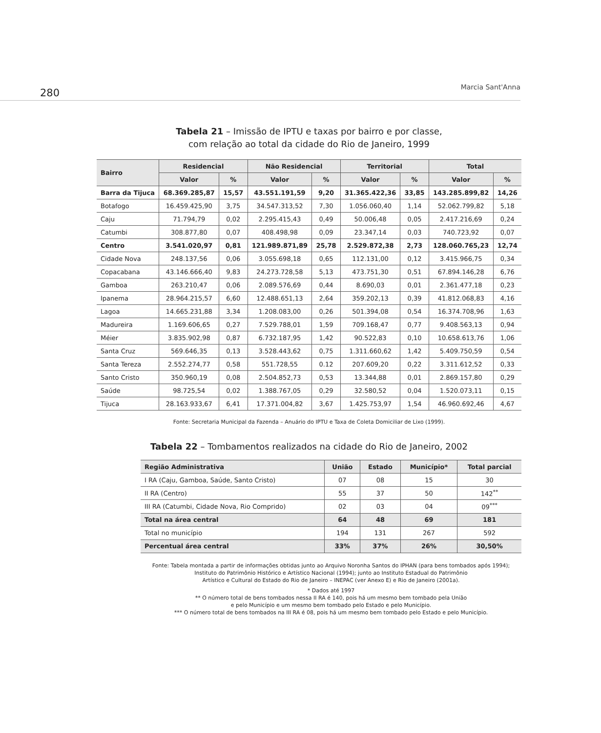280 Marcia Sant'Anna
Tabela 21 – Imissão de IPTU e taxas por bairro e por classe,
com relação ao total da cidade do Rio de Janeiro, 1999
| Bairro | Residencial | | Não Residencial | | Territorial | | Total | |
| --- | --- | --- | --- | --- | --- | --- | --- | --- |
| | Valor | % | Valor | % | Valor | % | Valor | % |
| Barra da Tijuca | 68.369.285,87 | 15,57 | 43.551.191,59 | 9,20 | 31.365.422,36 | 33,85 | 143.285.899,82 | 14,26 |
| Botafogo | 16.459.425,90 | 3,75 | 34.547.313,52 | 7,30 | 1.056.060,40 | 1,14 | 52.062.799,82 | 5,18 |
| Caju | 71.794,79 | 0,02 | 2.295.415,43 | 0,49 | 50.006,48 | 0,05 | 2.417.216,69 | 0,24 |
| Catumbi | 308.877,80 | 0,07 | 408.498,98 | 0,09 | 23.347,14 | 0,03 | 740.723,92 | 0,07 |
| Centro | 3.541.020,97 | 0,81 | 121.989.871,89 | 25,78 | 2.529.872,38 | 2,73 | 128.060.765,23 | 12,74 |
| Cidade Nova | 248.137,56 | 0,06 | 3.055.698,18 | 0,65 | 112.131,00 | 0,12 | 3.415.966,75 | 0,34 |
| Copacabana | 43.146.666,40 | 9,83 | 24.273.728,58 | 5,13 | 473.751,30 | 0,51 | 67.894.146,28 | 6,76 |
| Gamboa | 263.210,47 | 0,06 | 2.089.576,69 | 0,44 | 8.690,03 | 0,01 | 2.361.477,18 | 0,23 |
| Ipanema | 28.964.215,57 | 6,60 | 12.488.651,13 | 2,64 | 359.202,13 | 0,39 | 41.812.068,83 | 4,16 |
| Lagoa | 14.665.231,88 | 3,34 | 1.208.083,00 | 0,26 | 501.394,08 | 0,54 | 16.374.708,96 | 1,63 |
| Madureira | 1.169.606,65 | 0,27 | 7.529.788,01 | 1,59 | 709.168,47 | 0,77 | 9.408.563,13 | 0,94 |
| Méier | 3.835.902,98 | 0,87 | 6.732.187,95 | 1,42 | 90.522,83 | 0,10 | 10.658.613,76 | 1,06 |
| Santa Cruz | 569.646,35 | 0,13 | 3.528.443,62 | 0,75 | 1.311.660,62 | 1,42 | 5.409.750,59 | 0,54 |
| Santa Tereza | 2.552.274,77 | 0,58 | 551.728,55 | 0.12 | 207.609,20 | 0,22 | 3.311.612,52 | 0,33 |
| Santo Cristo | 350.960,19 | 0,08 | 2.504.852,73 | 0,53 | 13.344,88 | 0,01 | 2.869.157,80 | 0,29 |
| Saúde | 98.725,54 | 0,02 | 1.388.767,05 | 0,29 | 32.580,52 | 0,04 | 1.520.073,11 | 0,15 |
| Tijuca | 28.163.933,67 | 6,41 | 17.371.004,82 | 3,67 | 1.425.753,97 | 1,54 | 46.960.692,46 | 4,67 |
Fonte: Secretaria Municipal da Fazenda – Anuário do IPTU e Taxa de Coleta Domiciliar de Lixo (1999).
Tabela 22 – Tombamentos realizados na cidade do Rio de Janeiro, 2002
| Região Administrativa | União | Estado | Município* | Total parcial |
| --- | --- | --- | --- | --- |
| I RA (Caju, Gamboa, Saúde, Santo Cristo) | 07 | 08 | 15 | 30 |
| II RA (Centro) | 55 | 37 | 50 | 142<sup>**</sup> |
| III RA (Catumbi, Cidade Nova, Rio Comprido) | 02 | 03 | 04 | 09<sup>***</sup> |
| Total na área central | 64 | 48 | 69 | 181 |
| Total no município | 194 | 131 | 267 | 592 |
| Percentual área central | 33% | 37% | 26% | 30,50% |
Fonte: Tabela montada a partir de informações obtidas junto ao Arquivo Noronha Santos do IPHAN (para bens tombados após 1994);
Instituto do Patrimônio Histórico e Artístico Nacional (1994); junto ao Instituto Estadual do Patrimônio
Artístico e Cultural do Estado do Rio de Janeiro – INEPAC (ver Anexo E) e Rio de Janeiro (2001a).
* Dados até 1997
** O número total de bens tombados nessa II RA é 140, pois há um mesmo bem tombado pela União
e pelo Município e um mesmo bem tombado pelo Estado e pelo Município.
*** O número total de bens tombados na III RA é 08, pois há um mesmo bem tombado pelo Estado e pelo Município.